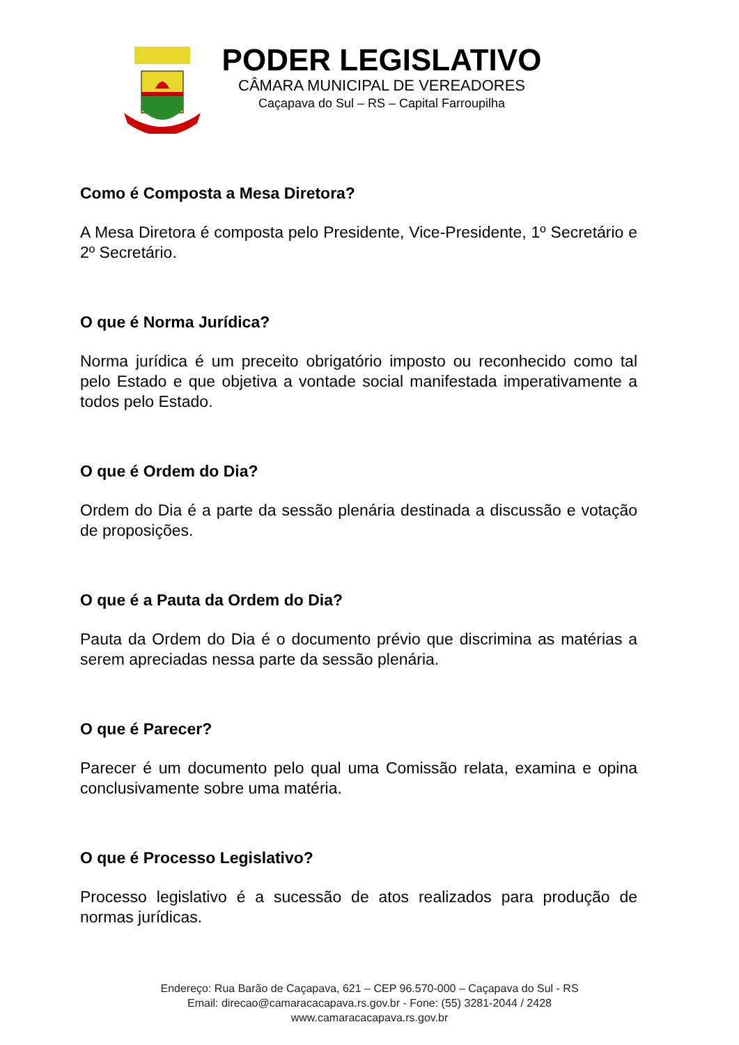PODER LEGISLATIVO
CÂMARA MUNICIPAL DE VEREADORES
Caçapava do Sul – RS – Capital Farroupilha
Como é Composta a Mesa Diretora?
A Mesa Diretora é composta pelo Presidente, Vice-Presidente, 1º Secretário e 2º Secretário.
O que é Norma Jurídica?
Norma jurídica é um preceito obrigatório imposto ou reconhecido como tal pelo Estado e que objetiva a vontade social manifestada imperativamente a todos pelo Estado.
O que é Ordem do Dia?
Ordem do Dia é a parte da sessão plenária destinada a discussão e votação de proposições.
O que é a Pauta da Ordem do Dia?
Pauta da Ordem do Dia é o documento prévio que discrimina as matérias a serem apreciadas nessa parte da sessão plenária.
O que é Parecer?
Parecer é um documento pelo qual uma Comissão relata, examina e opina conclusivamente sobre uma matéria.
O que é Processo Legislativo?
Processo legislativo é a sucessão de atos realizados para produção de normas jurídicas.
Endereço: Rua Barão de Caçapava, 621 – CEP 96.570-000 – Caçapava do Sul - RS
Email: direcao@camaracacapava.rs.gov.br - Fone: (55) 3281-2044 / 2428
www.camaracacapava.rs.gov.br